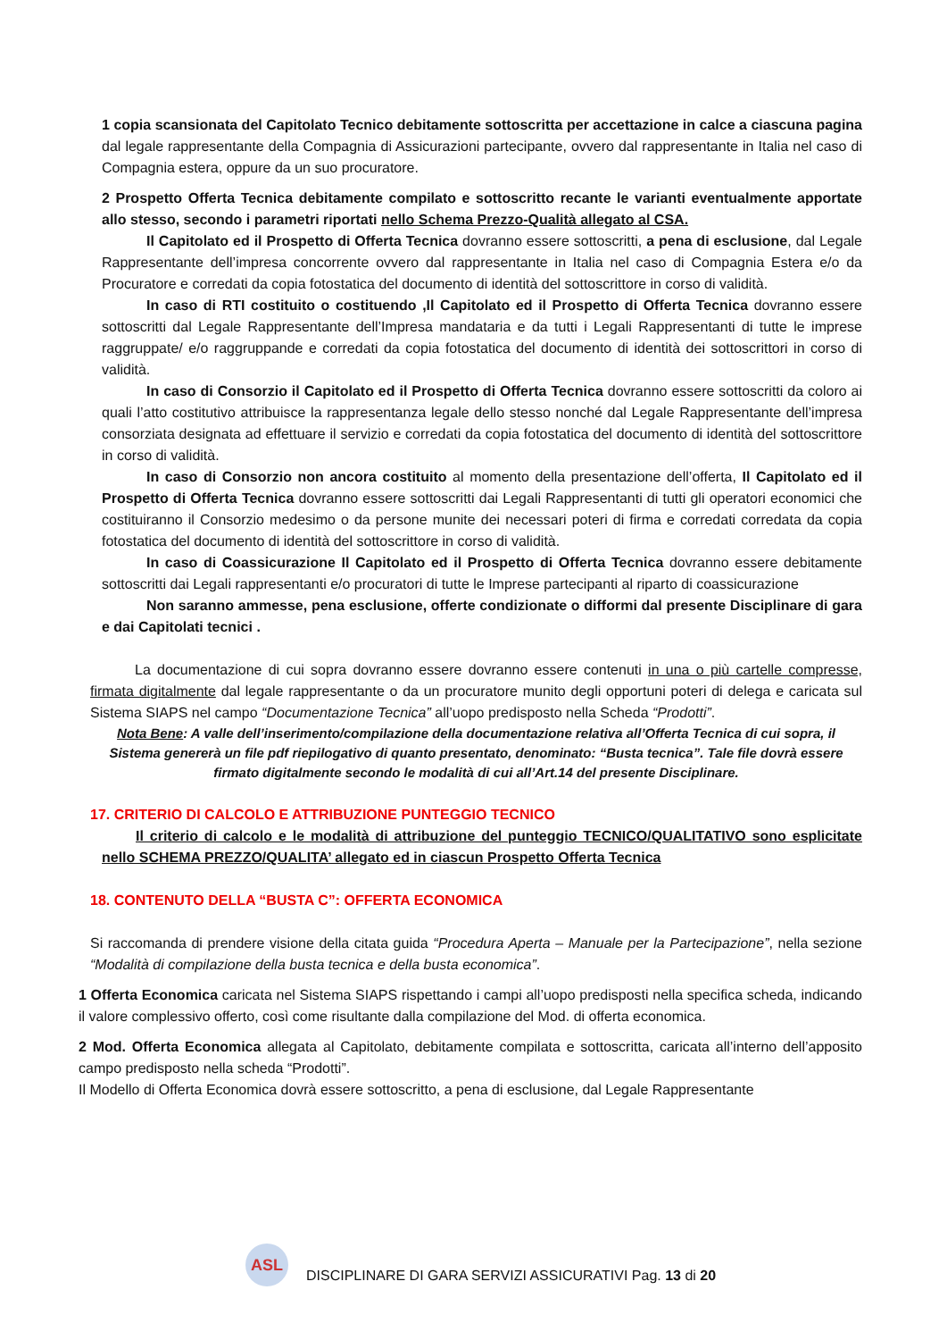1 copia scansionata del Capitolato Tecnico debitamente sottoscritta per accettazione in calce a ciascuna pagina dal legale rappresentante della Compagnia di Assicurazioni partecipante, ovvero dal rappresentante in Italia nel caso di Compagnia estera, oppure da un suo procuratore.
2 Prospetto Offerta Tecnica debitamente compilato e sottoscritto recante le varianti eventualmente apportate allo stesso, secondo i parametri riportati nello Schema Prezzo-Qualità allegato al CSA.
Il Capitolato ed il Prospetto di Offerta Tecnica dovranno essere sottoscritti, a pena di esclusione, dal Legale Rappresentante dell’impresa concorrente ovvero dal rappresentante in Italia nel caso di Compagnia Estera e/o da Procuratore e corredati da copia fotostatica del documento di identità del sottoscrittore in corso di validità.
In caso di RTI costituito o costituendo ,Il Capitolato ed il Prospetto di Offerta Tecnica dovranno essere sottoscritti dal Legale Rappresentante dell’Impresa mandataria e da tutti i Legali Rappresentanti di tutte le imprese raggruppate/ e/o raggruppande e corredati da copia fotostatica del documento di identità dei sottoscrittori in corso di validità.
In caso di Consorzio il Capitolato ed il Prospetto di Offerta Tecnica dovranno essere sottoscritti da coloro ai quali l’atto costitutivo attribuisce la rappresentanza legale dello stesso nonché dal Legale Rappresentante dell’impresa consorziata designata ad effettuare il servizio e corredati da copia fotostatica del documento di identità del sottoscrittore in corso di validità.
In caso di Consorzio non ancora costituito al momento della presentazione dell’offerta, Il Capitolato ed il Prospetto di Offerta Tecnica dovranno essere sottoscritti dai Legali Rappresentanti di tutti gli operatori economici che costituiranno il Consorzio medesimo o da persone munite dei necessari poteri di firma e corredati corredata da copia fotostatica del documento di identità del sottoscrittore in corso di validità.
In caso di Coassicurazione Il Capitolato ed il Prospetto di Offerta Tecnica dovranno essere debitamente sottoscritti dai Legali rappresentanti e/o procuratori di tutte le Imprese partecipanti al riparto di coassicurazione
Non saranno ammesse, pena esclusione, offerte condizionate o difformi dal presente Disciplinare di gara e dai Capitolati tecnici .
La documentazione di cui sopra dovranno essere dovranno essere contenuti in una o più cartelle compresse, firmata digitalmente dal legale rappresentante o da un procuratore munito degli opportuni poteri di delega e caricata sul Sistema SIAPS nel campo “Documentazione Tecnica” all’uopo predisposto nella Scheda “Prodotti”.
Nota Bene: A valle dell’inserimento/compilazione della documentazione relativa all’Offerta Tecnica di cui sopra, il Sistema genererà un file pdf riepilogativo di quanto presentato, denominato: “Busta tecnica”. Tale file dovrà essere firmato digitalmente secondo le modalità di cui all’Art.14 del presente Disciplinare.
17. CRITERIO DI CALCOLO E ATTRIBUZIONE PUNTEGGIO TECNICO
Il criterio di calcolo e le modalità di attribuzione del punteggio TECNICO/QUALITATIVO sono esplicitate nello SCHEMA PREZZO/QUALITA’ allegato ed in ciascun Prospetto Offerta Tecnica
18. CONTENUTO DELLA “BUSTA C”: OFFERTA ECONOMICA
Si raccomanda di prendere visione della citata guida “Procedura Aperta – Manuale per la Partecipazione”, nella sezione “Modalità di compilazione della busta tecnica e della busta economica”.
1 Offerta Economica caricata nel Sistema SIAPS rispettando i campi all’uopo predisposti nella specifica scheda, indicando il valore complessivo offerto, così come risultante dalla compilazione del Mod. di offerta economica.
2 Mod. Offerta Economica allegata al Capitolato, debitamente compilata e sottoscritta, caricata all’interno dell’apposito campo predisposto nella scheda “Prodotti”.
Il Modello di Offerta Economica dovrà essere sottoscritto, a pena di esclusione, dal Legale Rappresentante
ASL
DISCIPLINARE DI GARA SERVIZI ASSICURATIVI Pag. 13 di 20